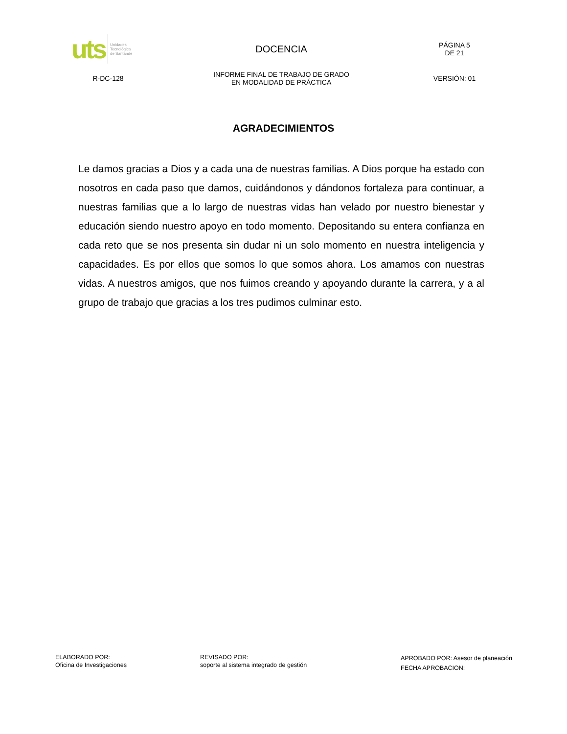| uts Unidades Tecnológica de Santande | DOCENCIA | PÁGINA 5 DE 21 |
| R-DC-128 | INFORME FINAL DE TRABAJO DE GRADO EN MODALIDAD DE PRÁCTICA | VERSIÓN: 01 |
AGRADECIMIENTOS
Le damos gracias a Dios y a cada una de nuestras familias. A Dios porque ha estado con nosotros en cada paso que damos, cuidándonos y dándonos fortaleza para continuar, a nuestras familias que a lo largo de nuestras vidas han velado por nuestro bienestar y educación siendo nuestro apoyo en todo momento. Depositando su entera confianza en cada reto que se nos presenta sin dudar ni un solo momento en nuestra inteligencia y capacidades. Es por ellos que somos lo que somos ahora. Los amamos con nuestras vidas. A nuestros amigos, que nos fuimos creando y apoyando durante la carrera, y a al grupo de trabajo que gracias a los tres pudimos culminar esto.
ELABORADO POR:
Oficina de Investigaciones
REVISADO POR:
soporte al sistema integrado de gestión
APROBADO POR: Asesor de planeación
FECHA APROBACION: